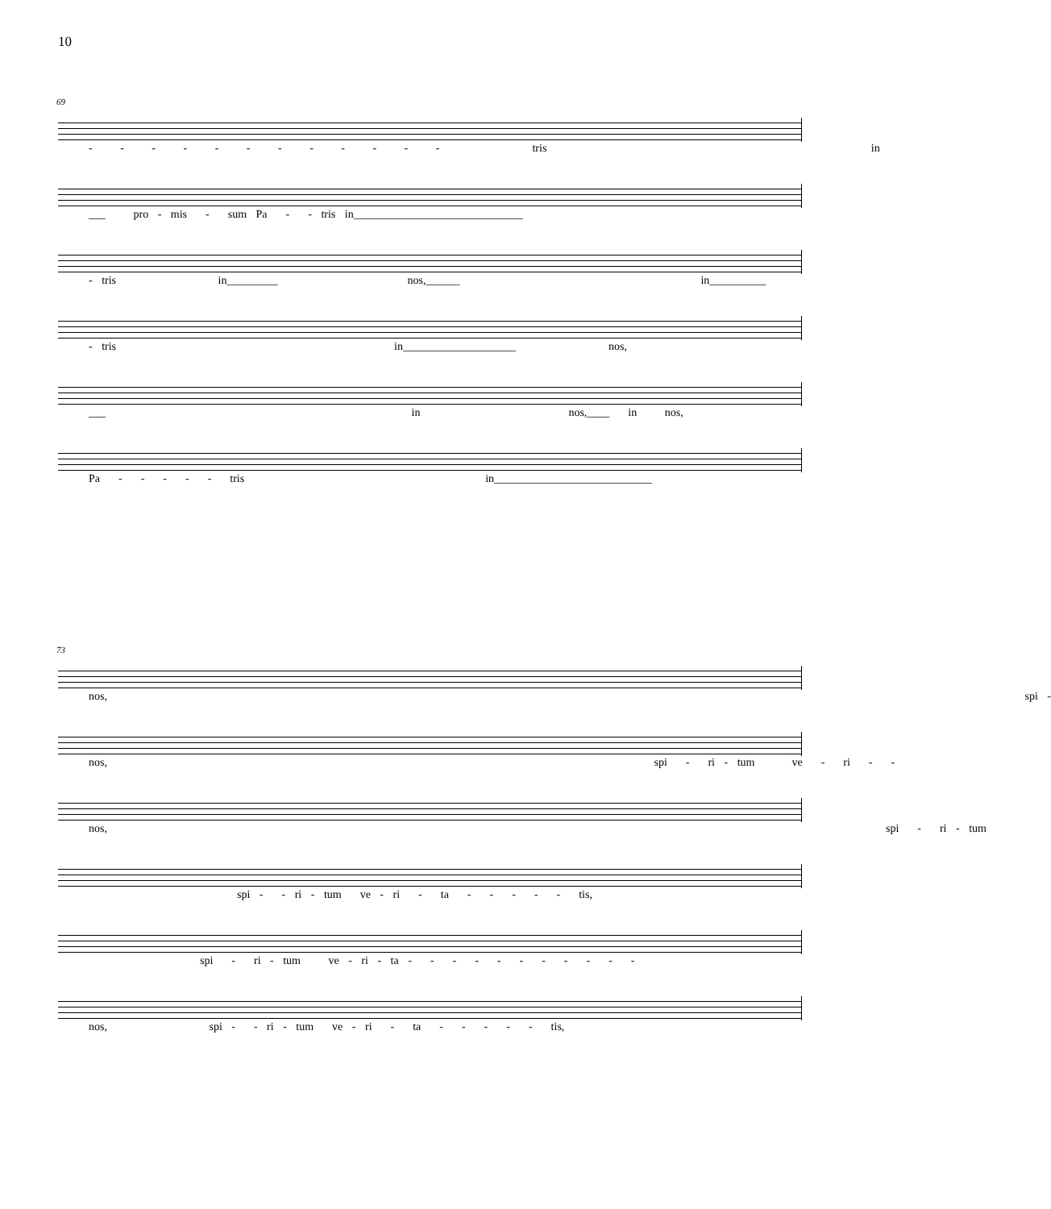10
69
- - - - - - - - - - - - tris in
___ pro - mis - sum Pa - - tris in______________________________
- tris in_________ nos,______ in__________
- tris in____________________ nos,
___ in nos,____ in nos,
Pa - - - - - tris in____________________________
73
nos, spi -
nos, spi - ri - tum ve - ri - -
nos, spi - ri - tum
spi - - ri - tum ve - ri - ta - - - - - tis,
spi - ri - tum ve - ri - ta - - - - - - - - - - -
nos, spi - - ri - tum ve - ri - ta - - - - - tis,